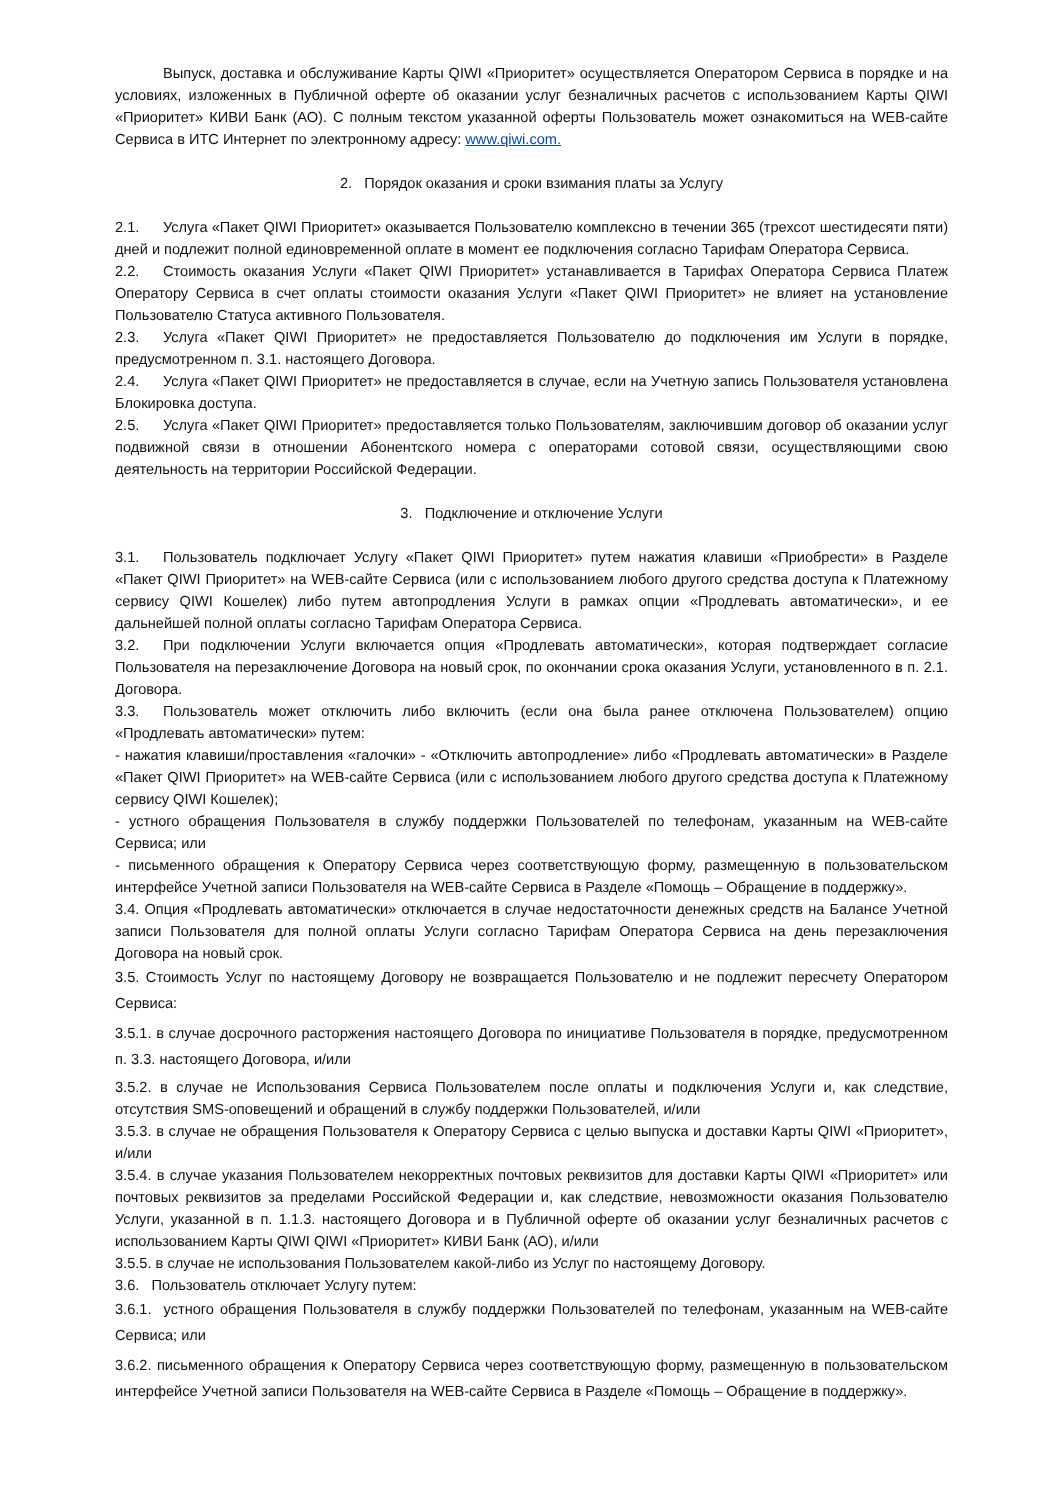Выпуск, доставка и обслуживание Карты QIWI «Приоритет» осуществляется Оператором Сервиса в порядке и на условиях, изложенных в Публичной оферте об оказании услуг безналичных расчетов с использованием Карты QIWI «Приоритет» КИВИ Банк (АО). С полным текстом указанной оферты Пользователь может ознакомиться на WEB-сайте Сервиса в ИТС Интернет по электронному адресу: www.qiwi.com.
2. Порядок оказания и сроки взимания платы за Услугу
2.1. Услуга «Пакет QIWI Приоритет» оказывается Пользователю комплексно в течении 365 (трехсот шестидесяти пяти) дней и подлежит полной единовременной оплате в момент ее подключения согласно Тарифам Оператора Сервиса.
2.2. Стоимость оказания Услуги «Пакет QIWI Приоритет» устанавливается в Тарифах Оператора Сервиса Платеж Оператору Сервиса в счет оплаты стоимости оказания Услуги «Пакет QIWI Приоритет» не влияет на установление Пользователю Статуса активного Пользователя.
2.3. Услуга «Пакет QIWI Приоритет» не предоставляется Пользователю до подключения им Услуги в порядке, предусмотренном п. 3.1. настоящего Договора.
2.4. Услуга «Пакет QIWI Приоритет» не предоставляется в случае, если на Учетную запись Пользователя установлена Блокировка доступа.
2.5. Услуга «Пакет QIWI Приоритет» предоставляется только Пользователям, заключившим договор об оказании услуг подвижной связи в отношении Абонентского номера с операторами сотовой связи, осуществляющими свою деятельность на территории Российской Федерации.
3. Подключение и отключение Услуги
3.1. Пользователь подключает Услугу «Пакет QIWI Приоритет» путем нажатия клавиши «Приобрести» в Разделе «Пакет QIWI Приоритет» на WEB-сайте Сервиса (или с использованием любого другого средства доступа к Платежному сервису QIWI Кошелек) либо путем автопродления Услуги в рамках опции «Продлевать автоматически», и ее дальнейшей полной оплаты согласно Тарифам Оператора Сервиса.
3.2. При подключении Услуги включается опция «Продлевать автоматически», которая подтверждает согласие Пользователя на перезаключение Договора на новый срок, по окончании срока оказания Услуги, установленного в п. 2.1. Договора.
3.3. Пользователь может отключить либо включить (если она была ранее отключена Пользователем) опцию «Продлевать автоматически» путем:
- нажатия клавиши/проставления «галочки» - «Отключить автопродление» либо «Продлевать автоматически» в Разделе «Пакет QIWI Приоритет» на WEB-сайте Сервиса (или с использованием любого другого средства доступа к Платежному сервису QIWI Кошелек);
- устного обращения Пользователя в службу поддержки Пользователей по телефонам, указанным на WEB-сайте Сервиса; или
- письменного обращения к Оператору Сервиса через соответствующую форму, размещенную в пользовательском интерфейсе Учетной записи Пользователя на WEB-сайте Сервиса в Разделе «Помощь – Обращение в поддержку».
3.4. Опция «Продлевать автоматически» отключается в случае недостаточности денежных средств на Балансе Учетной записи Пользователя для полной оплаты Услуги согласно Тарифам Оператора Сервиса на день перезаключения Договора на новый срок.
3.5. Стоимость Услуг по настоящему Договору не возвращается Пользователю и не подлежит пересчету Оператором Сервиса:
3.5.1. в случае досрочного расторжения настоящего Договора по инициативе Пользователя в порядке, предусмотренном п. 3.3. настоящего Договора, и/или
3.5.2. в случае не Использования Сервиса Пользователем после оплаты и подключения Услуги и, как следствие, отсутствия SMS-оповещений и обращений в службу поддержки Пользователей, и/или
3.5.3. в случае не обращения Пользователя к Оператору Сервиса с целью выпуска и доставки Карты QIWI «Приоритет», и/или
3.5.4. в случае указания Пользователем некорректных почтовых реквизитов для доставки Карты QIWI «Приоритет» или почтовых реквизитов за пределами Российской Федерации и, как следствие, невозможности оказания Пользователю Услуги, указанной в п. 1.1.3. настоящего Договора и в Публичной оферте об оказании услуг безналичных расчетов с использованием Карты QIWI QIWI «Приоритет» КИВИ Банк (АО), и/или
3.5.5. в случае не использования Пользователем какой-либо из Услуг по настоящему Договору.
3.6. Пользователь отключает Услугу путем:
3.6.1. устного обращения Пользователя в службу поддержки Пользователей по телефонам, указанным на WEB-сайте Сервиса; или
3.6.2. письменного обращения к Оператору Сервиса через соответствующую форму, размещенную в пользовательском интерфейсе Учетной записи Пользователя на WEB-сайте Сервиса в Разделе «Помощь – Обращение в поддержку».